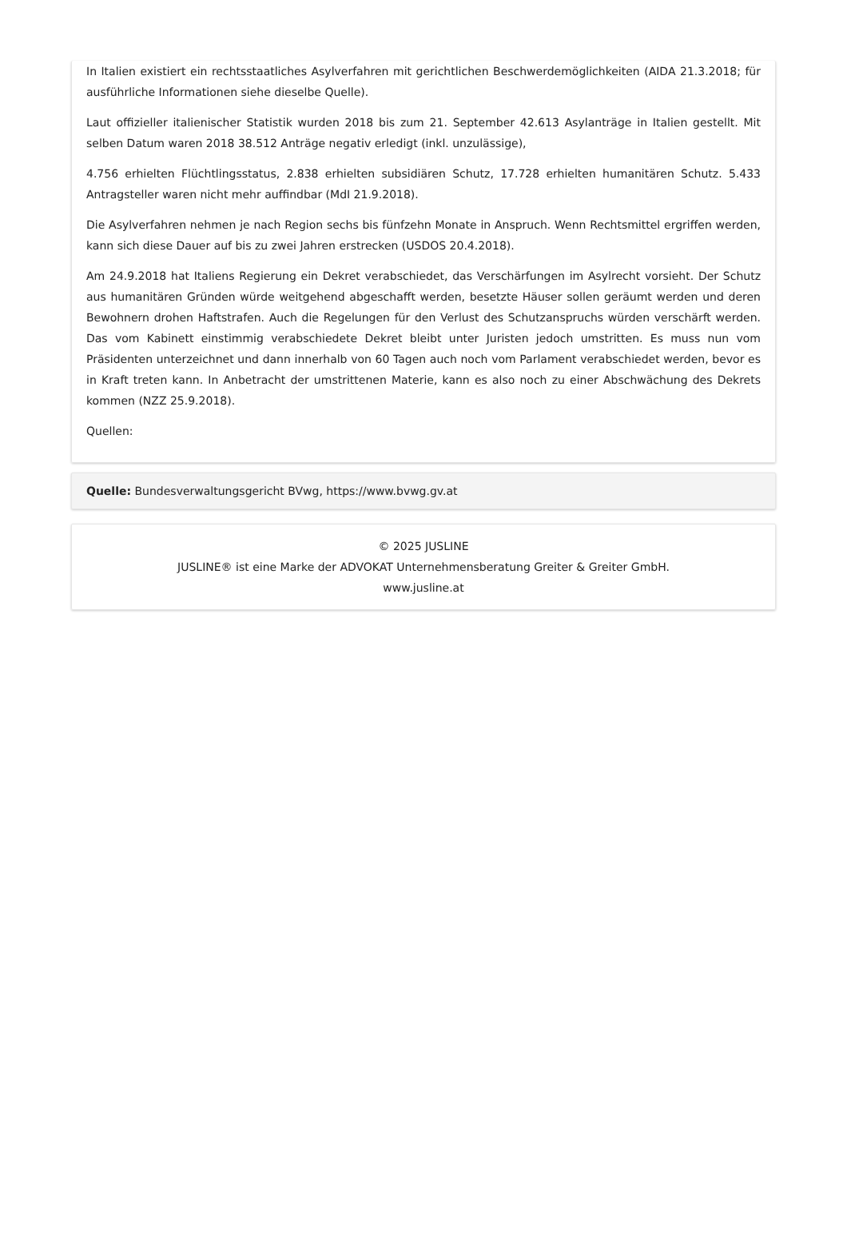In Italien existiert ein rechtsstaatliches Asylverfahren mit gerichtlichen Beschwerdemöglichkeiten (AIDA 21.3.2018; für ausführliche Informationen siehe dieselbe Quelle).
Laut offizieller italienischer Statistik wurden 2018 bis zum 21. September 42.613 Asylanträge in Italien gestellt. Mit selben Datum waren 2018 38.512 Anträge negativ erledigt (inkl. unzulässige),
4.756 erhielten Flüchtlingsstatus, 2.838 erhielten subsidiären Schutz, 17.728 erhielten humanitären Schutz. 5.433 Antragsteller waren nicht mehr auffindbar (MdI 21.9.2018).
Die Asylverfahren nehmen je nach Region sechs bis fünfzehn Monate in Anspruch. Wenn Rechtsmittel ergriffen werden, kann sich diese Dauer auf bis zu zwei Jahren erstrecken (USDOS 20.4.2018).
Am 24.9.2018 hat Italiens Regierung ein Dekret verabschiedet, das Verschärfungen im Asylrecht vorsieht. Der Schutz aus humanitären Gründen würde weitgehend abgeschafft werden, besetzte Häuser sollen geräumt werden und deren Bewohnern drohen Haftstrafen. Auch die Regelungen für den Verlust des Schutzanspruchs würden verschärft werden. Das vom Kabinett einstimmig verabschiedete Dekret bleibt unter Juristen jedoch umstritten. Es muss nun vom Präsidenten unterzeichnet und dann innerhalb von 60 Tagen auch noch vom Parlament verabschiedet werden, bevor es in Kraft treten kann. In Anbetracht der umstrittenen Materie, kann es also noch zu einer Abschwächung des Dekrets kommen (NZZ 25.9.2018).
Quellen:
Quelle: Bundesverwaltungsgericht BVwg, https://www.bvwg.gv.at
© 2025 JUSLINE
JUSLINE® ist eine Marke der ADVOKAT Unternehmensberatung Greiter & Greiter GmbH.
www.jusline.at